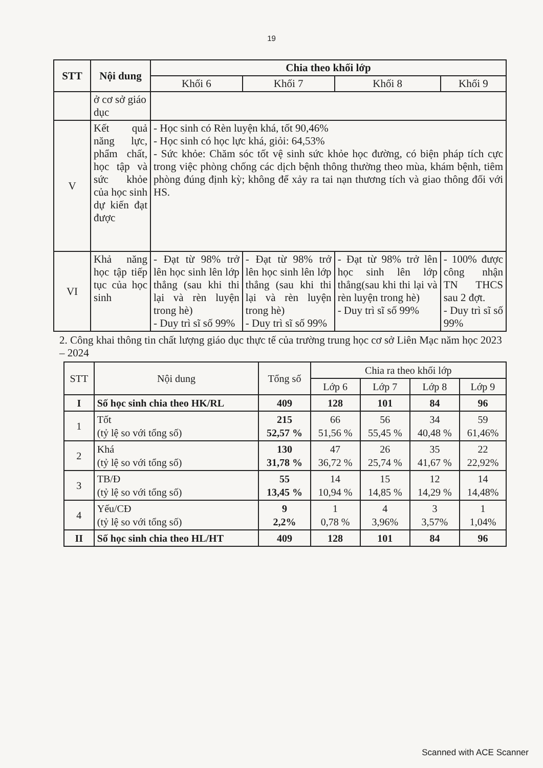19
| STT | Nội dung | Chia theo khối lớp | | | |
| --- | --- | --- | --- | --- | --- |
| | | Khối 6 | Khối 7 | Khối 8 | Khối 9 |
| | ở cơ sở giáo dục | | | | |
| V | Kết quả năng lực, phẩm chất, học tập và sức khỏe của học sinh dự kiến đạt được | - Học sinh có Rèn luyện khá, tốt 90,46% - Học sinh có học lực khá, giỏi: 64,53% - Sức khỏe: Chăm sóc tốt vệ sinh sức khỏe học đường, có biện pháp tích cực trong việc phòng chống các dịch bệnh thông thường theo mùa, khám bệnh, tiêm phòng đúng định kỳ; không để xảy ra tai nạn thương tích và giao thông đối với HS. | | | |
| VI | Khả năng học tập tiếp tục của học sinh | - Đạt từ 98% trở lên học sinh lên lớp thẳng (sau khi thi lại và rèn luyện trong hè) - Duy trì sĩ số 99% | - Đạt từ 98% trở lên học sinh lên lớp thẳng (sau khi thi lại và rèn luyện trong hè) - Duy trì sĩ số 99% | - Đạt từ 98% trở lên học sinh lên lớp thẳng(sau khi thi lại và rèn luyện trong hè) - Duy trì sĩ số 99% | - 100% được công nhận TN THCS sau 2 đợt. - Duy trì sĩ số 99% |
2. Công khai thông tin chất lượng giáo dục thực tế của trường trung học cơ sở Liên Mạc năm học 2023 – 2024
| STT | Nội dung | Tổng số | Chia ra theo khối lớp | | | |
| | | | Lớp 6 | Lớp 7 | Lớp 8 | Lớp 9 |
| I | Số học sinh chia theo HK/RL | 409 | 128 | 101 | 84 | 96 |
| 1 | Tốt (tỷ lệ so với tổng số) | 215 52,57 % | 66 51,56 % | 56 55,45 % | 34 40,48 % | 59 61,46% |
| 2 | Khá (tỷ lệ so với tổng số) | 130 31,78 % | 47 36,72 % | 26 25,74 % | 35 41,67 % | 22 22,92% |
| 3 | TB/Đ (tỷ lệ so với tổng số) | 55 13,45 % | 14 10,94 % | 15 14,85 % | 12 14,29 % | 14 14,48% |
| 4 | Yếu/CĐ (tỷ lệ so với tổng số) | 9 2,2% | 1 0,78 % | 4 3,96% | 3 3,57% | 1 1,04% |
| II | Số học sinh chia theo HL/HT | 409 | 128 | 101 | 84 | 96 |
Scanned with ACE Scanner